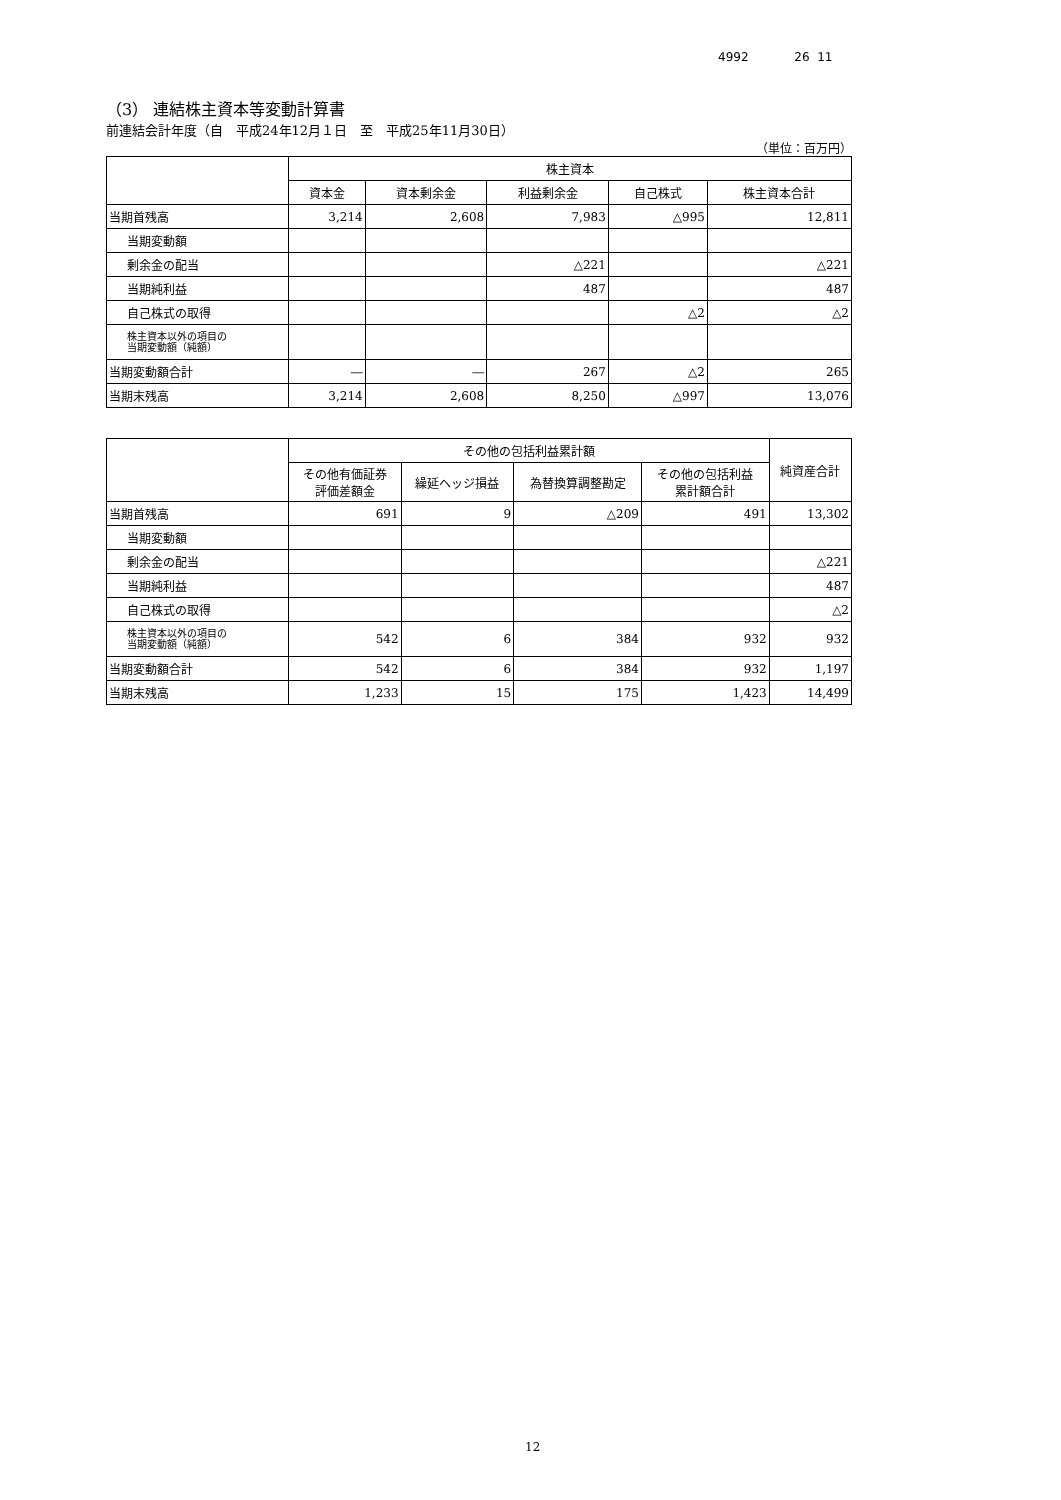4992 26 11
（3） 連結株主資本等変動計算書
前連結会計年度（自　平成24年12月１日　至　平成25年11月30日）
（単位：百万円）
| | 株主資本 | | | | |
| --- | --- | --- | --- | --- | --- |
| | 資本金 | 資本剰余金 | 利益剰余金 | 自己株式 | 株主資本合計 |
| 当期首残高 | 3,214 | 2,608 | 7,983 | △995 | 12,811 |
| 当期変動額 | | | | | |
| 剰余金の配当 | | | △221 | | △221 |
| 当期純利益 | | | 487 | | 487 |
| 自己株式の取得 | | | | △2 | △2 |
| 株主資本以外の項目の 当期変動額（純額） | | | | | |
| 当期変動額合計 | ― | ― | 267 | △2 | 265 |
| 当期末残高 | 3,214 | 2,608 | 8,250 | △997 | 13,076 |
| | その他の包括利益累計額 | | | | 純資産合計 |
| --- | --- | --- | --- | --- | --- |
| | その他有価証券 評価差額金 | 繰延ヘッジ損益 | 為替換算調整勘定 | その他の包括利益 累計額合計 | |
| 当期首残高 | 691 | 9 | △209 | 491 | 13,302 |
| 当期変動額 | | | | | |
| 剰余金の配当 | | | | | △221 |
| 当期純利益 | | | | | 487 |
| 自己株式の取得 | | | | | △2 |
| 株主資本以外の項目の 当期変動額（純額） | 542 | 6 | 384 | 932 | 932 |
| 当期変動額合計 | 542 | 6 | 384 | 932 | 1,197 |
| 当期末残高 | 1,233 | 15 | 175 | 1,423 | 14,499 |
12